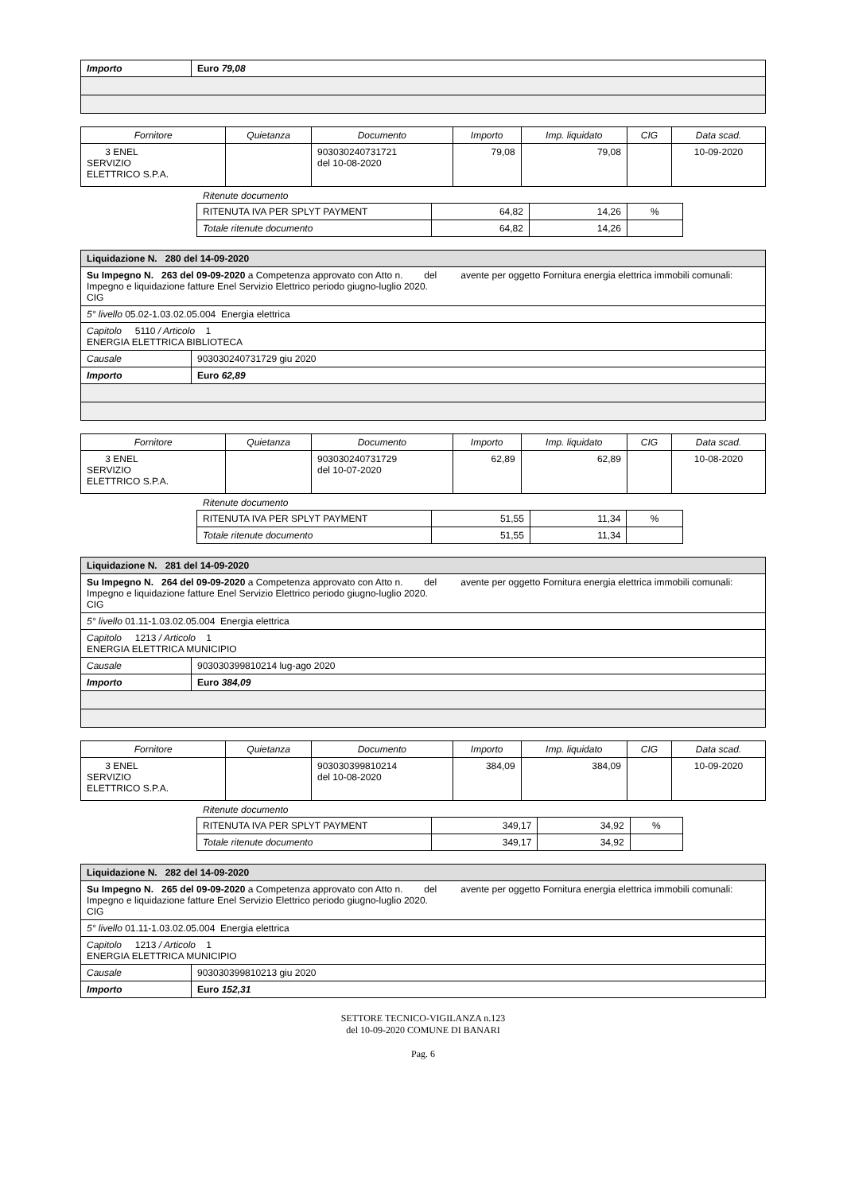| Importo | Euro 79,08 |
| Fornitore | Quietanza | Documento | Importo | Imp. liquidato | CIG | Data scad. |
| --- | --- | --- | --- | --- | --- | --- |
| 3 ENEL SERVIZIO ELETTRICO S.P.A. | | 903030240731721 del 10-08-2020 | 79,08 | 79,08 | | 10-09-2020 |
Ritenute documento
| RITENUTA IVA PER SPLYT PAYMENT | 64,82 | 14,26 | % |
| Totale ritenute documento | 64,82 | 14,26 | |
| Liquidazione N. 280 del 14-09-2020 | |
| Su Impegno N. 263 del 09-09-2020 a Competenza approvato con Atto n. del avente per oggetto Fornitura energia elettrica immobili comunali: Impegno e liquidazione fatture Enel Servizio Elettrico periodo giugno-luglio 2020. CIG | |
| 5° livello 05.02-1.03.02.05.004 Energia elettrica | |
| Capitolo 5110 / Articolo 1 ENERGIA ELETTRICA BIBLIOTECA | |
| Causale | 903030240731729 giu 2020 |
| Importo | Euro 62,89 |
| Fornitore | Quietanza | Documento | Importo | Imp. liquidato | CIG | Data scad. |
| --- | --- | --- | --- | --- | --- | --- |
| 3 ENEL SERVIZIO ELETTRICO S.P.A. | | 903030240731729 del 10-07-2020 | 62,89 | 62,89 | | 10-08-2020 |
Ritenute documento
| RITENUTA IVA PER SPLYT PAYMENT | 51,55 | 11,34 | % |
| Totale ritenute documento | 51,55 | 11,34 | |
| Liquidazione N. 281 del 14-09-2020 | |
| Su Impegno N. 264 del 09-09-2020 a Competenza approvato con Atto n. del avente per oggetto Fornitura energia elettrica immobili comunali: Impegno e liquidazione fatture Enel Servizio Elettrico periodo giugno-luglio 2020. CIG | |
| 5° livello 01.11-1.03.02.05.004 Energia elettrica | |
| Capitolo 1213 / Articolo 1 ENERGIA ELETTRICA MUNICIPIO | |
| Causale | 903030399810214 lug-ago 2020 |
| Importo | Euro 384,09 |
| Fornitore | Quietanza | Documento | Importo | Imp. liquidato | CIG | Data scad. |
| --- | --- | --- | --- | --- | --- | --- |
| 3 ENEL SERVIZIO ELETTRICO S.P.A. | | 903030399810214 del 10-08-2020 | 384,09 | 384,09 | | 10-09-2020 |
Ritenute documento
| RITENUTA IVA PER SPLYT PAYMENT | 349,17 | 34,92 | % |
| Totale ritenute documento | 349,17 | 34,92 | |
| Liquidazione N. 282 del 14-09-2020 | |
| Su Impegno N. 265 del 09-09-2020 a Competenza approvato con Atto n. del avente per oggetto Fornitura energia elettrica immobili comunali: Impegno e liquidazione fatture Enel Servizio Elettrico periodo giugno-luglio 2020. CIG | |
| 5° livello 01.11-1.03.02.05.004 Energia elettrica | |
| Capitolo 1213 / Articolo 1 ENERGIA ELETTRICA MUNICIPIO | |
| Causale | 903030399810213 giu 2020 |
| Importo | Euro 152,31 |
SETTORE TECNICO-VIGILANZA n.123
del 10-09-2020 COMUNE DI BANARI
Pag. 6